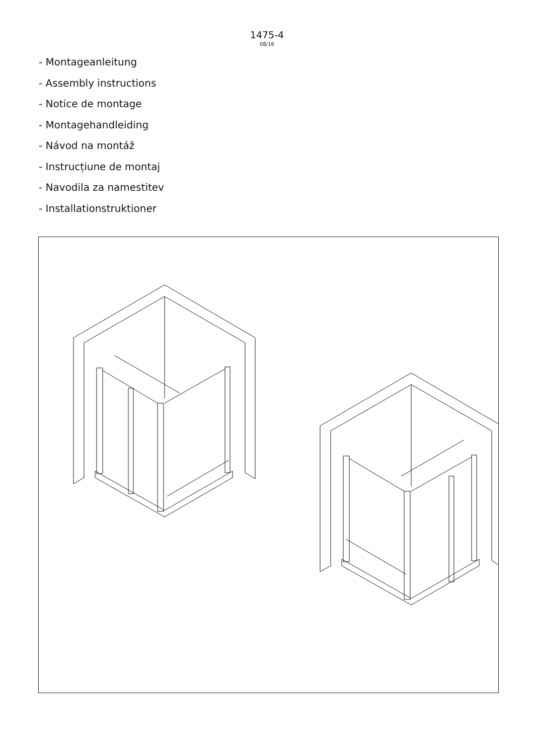1475-4
08/16
- Montageanleitung
- Assembly instructions
- Notice de montage
- Montagehandleiding
- Návod na montáž
- Instrucțiune de montaj
- Navodila za namestitev
- Installationstruktioner